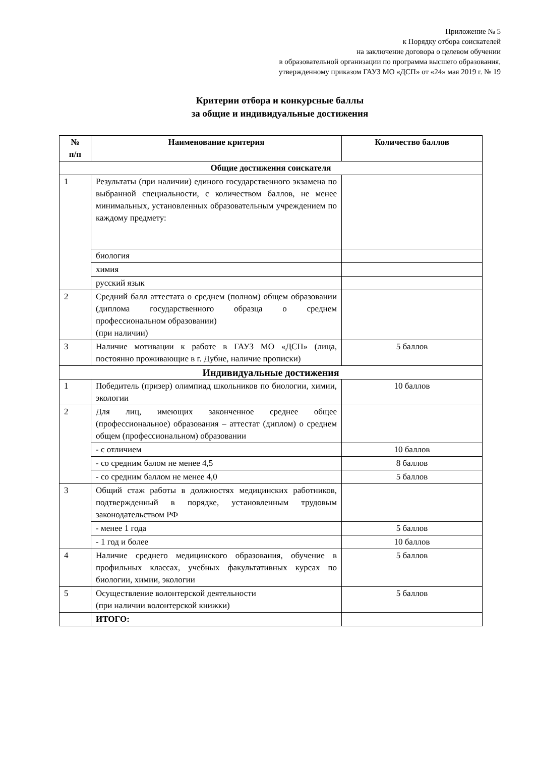Приложение № 5
к Порядку отбора соискателей
на заключение договора о целевом обучении
в образовательной организации по программа высшего образования,
утвержденному приказом ГАУЗ МО «ДСП» от «24» мая 2019 г. № 19
Критерии отбора и конкурсные баллы
за общие и индивидуальные достижения
| № п/п | Наименование критерия | Количество баллов |
| --- | --- | --- |
| Общие достижения соискателя | | |
| 1 | Результаты (при наличии) единого государственного экзамена по выбранной специальности, с количеством баллов, не менее минимальных, установленных образовательным учреждением по каждому предмету: | |
| | биология | |
| | химия | |
| | русский язык | |
| 2 | Средний балл аттестата о среднем (полном) общем образовании (диплома государственного образца о среднем профессиональном образовании) (при наличии) | |
| 3 | Наличие мотивации к работе в ГАУЗ МО «ДСП» (лица, постоянно проживающие в г. Дубне, наличие прописки) | 5 баллов |
| Индивидуальные достижения | | |
| 1 | Победитель (призер) олимпиад школьников по биологии, химии, экологии | 10 баллов |
| 2 | Для лиц, имеющих законченное среднее общее (профессиональное) образования – аттестат (диплом) о среднем общем (профессиональном) образовании | |
| | - с отличием | 10 баллов |
| | - со средним балом не менее 4,5 | 8 баллов |
| | - со средним баллом не менее 4,0 | 5 баллов |
| 3 | Общий стаж работы в должностях медицинских работников, подтвержденный в порядке, установленным трудовым законодательством РФ | |
| | - менее 1 года | 5 баллов |
| | - 1 год и более | 10 баллов |
| 4 | Наличие среднего медицинского образования, обучение в профильных классах, учебных факультативных курсах по биологии, химии, экологии | 5 баллов |
| 5 | Осуществление волонтерской деятельности (при наличии волонтерской книжки) | 5 баллов |
| | ИТОГО: | |